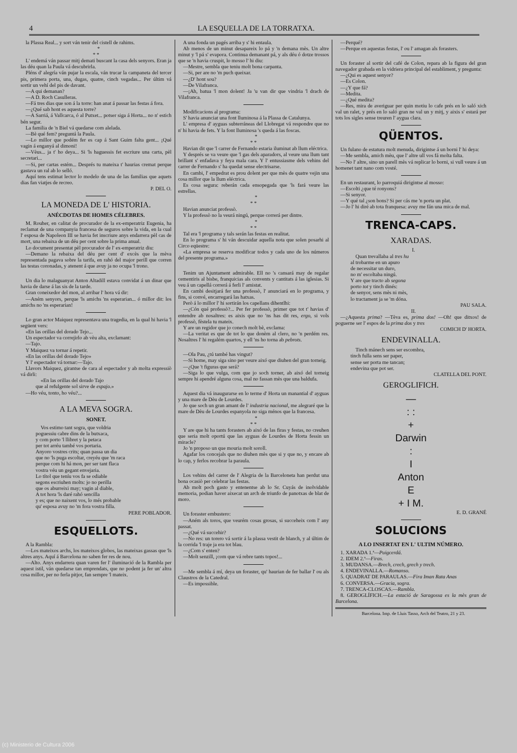4 LA ESQUELLA DE LA TORRATXA.
la Plassa Real... y sort ván tenir del cistell de rahims.
*
* *
L' endemá ván passar mitj demati buscant la casa dels senyors. Eran ja las déu quan la Paula vá descubrirla.
Pléns d' alegría ván pujar la escala, ván trucar la campaneta del tercer pis, primera porta, una, dugas, quatre, cinch vegadas... Per últim vá sortir un vehí del pis de davant.
—A qui demanan?
—A D. Roch Casulleras.
—Fá tres dias que son á la torre: han anat á passar las festas á fora.
—¿Qué sab hont es aquesta torre?
—A Sarriá, á Vallcarca, ó al Putxet... potser siga á Horta... no n' estich bén segur.
La familia de 'n Biel vá quedarse com alelada.
—Bè qué fem? preguntá la Paula.
—Lo millor que podém fer es cap á Sant Guim falta gent... ¡Qué vagin á enganyá al dimoni!
—Vèus... ja t' ho deya... Si 'ls haguessis fet escriure una carta, pèl secretari...
—Si, per cartas estém... Després tu mateixa t' haurias cremat perque gastava un ral ab lo selló.
Aquí tens estimat lector lo modelo de una de las familias que aquets dias fan viatjes de recreo.
P. DEL O.
LA MONEDA DE L' HISTORIA.
ANÉCDOTAS DE HOMES CÉLEBRES.
M. Rouher, en calitat de procurador de la ex-emperatriz Eugenia, ha reclamat de una companyia francesa de seguros sobre la vida, en la cual l' esposa de Napoleon III se havia fet inscriure anys endarrera pèl cas de mort, una rebaixa de un déu per cent sobre la prima anual.
Lo document presentat pèl procurador de l' ex-emperatriz diu:
—Demano la rebaixa del déu per cent d' excès que la mèva representada pagava sobre la tarifa, en rahó del major perill que corren las testas coronadas, y atenent á que avuy ja no ocupa 'l trono.
Un dia lo malaguanyat Anton Altadill estava convidat á un dinar que havia de darse á las sis de la tarde.
Gran coneixedor del mon, al arribar l' hora vá dir:
—Aném senyors, perque 'ls amichs 'ns esperarian... ó millor dit: los amichs no 'ns esperarian!
Lo gran actor Maiquez representava una tragedia, en la qual hi havia 'l següent vers:
«En las orillas del dorado Tejo...
Un espectador va correjirlo ab vèu alta, exclamant:
—Tajo.
Y Maiquez va tornar á repetir.
«En las orillas del dorado Tejo»
Y l' espectador vá tornar:—Tajo.
Llavors Maiquez, girantse de cara al espectador y ab molta expressiò vá dirli:
«En las orillas del dorado Tajo
que al refulgente sol sirve de espajo.»
—Ho véu, tonto, ho véu?...
A LA MEVA SOGRA.
SONET.
Vos estimo tant sogra, que voldria
poguessiu cabre dins de la butxaca,
y com porto 'l llibret y la petaca
per tot arréu també vos portaria.
Anyoro vostres crits; quan passa un dia
que no 'ls puga escoltar, creyéu que 'm raca
perque com hi há mon, per ser tant flaca
vostra véu un gegant envejaria.
Lo títol que teníu vos fa se odiable
segons escriuhen molts: jo no perilla
que os aburreixi may; vagin al diable,
A tot hora 'ls daré rahó sencilla
y es; que no naixent vos, lo més probable
qu' esposa avuy no 'm fora vostra filla.
PERE POBLADOR.
ESQUELLOTS.
A la Rambla:
—Los mateixos archs, los mateixos globos, las mateixas gassas que 'ls altres anys. Aquí á Barcelona no saben fer res de nou.
—Alto. Anys endarrera quan varen fer l' iluminació de la Rambla per aquest istil, ván quedarse tan emprendats, que no podent ja fer un' altra cosa millor, per no ferla pitjor, fan sempre 'l mateix.
A una fonda un pagés arriba y s' hi entaula.
Ab menos de un minut desapareix lo pá y 'n demana mès. Un altre minut y 'l pá s' evapora. Continua demanant pá, y als déu ó dotze trossos que se 'n havia cruspit, lo mosso l' hi diu:
—Mestre, sembla que teniu molt bona carpanta.
—Si, per are no 'm puch queixar.
—¿D' hont sou?
—De Vilafranca.
—¡Ah, batua 'l mon dolent! Ja 'u van dir que vindria 'l drach de Vilafranca.
Modificacions al programa:
S' havia anunciat una font lluminosa á la Plassa de Catalunya.
L' empresa d' ayguas subterráneas del Llobregat vá respondre que no n' hi havia de fets. Y la font lluminosa 's queda á las foscas.
*
* *
Havian dit que 'l carrer de Fernando estaria iluminat ab llum eléctrica.
Y després se va veure que 'l gas dels aparadors, al veure una llum tant brillant s' enfadava y feya mala cara. Y l' entussiasme dels vehins del carrer de Fernando s' ha quedat sense electrisarse.
En cambi, l' empedrat es prou dolent per que mès de quatre vejin una cosa millor que la llum eléctrica.
Es cosa segura: reberán cada ensopegada que 'ls fará veure las estrellas.
*
* *
Havian anunciat professò.
Y la professò no la veurá ningú, perque correrá per dintre.
*
* *
Tal era 'l programa y tals serán las festas en realitat.
En lo programa s' hi ván descuidar aquella nota que solen posarhi al Circo eqüestre:
«La empresa se reserva modificar todos y cada uno de los números del presente programa.»
Tenim un Ajuntament admirable. Ell no 's cansará may de regalar cementiris al bisbe, franquicias als convents y cantitats á las iglesias. Si veu á un capellá correrá á ferli l' amistat.
En cambi desitjará fer una professò, l' anunciará en lo programa, y fins, si convé, encarregará las hatxas.
Però á lo millor l' hi sortirán los capellans dihentlhi:
—¿Cón qué professò?... Per fer professò, primer que tot t' havias d' entendre ab nosaltres: es aixis que no 'ns has dit res, ergo, si vols professò, fèstela tu mateix.
Y are un regidor que jo conech molt bè, exclama:
—La veritat es que de tot lo que donèm al clero, no 'n perdém res. Nosaltres l' hi regalém quartos, y ell 'ns ho torna ab pebrots.
—Ola Pau, ¿tú també has vingut?
—Si home, may siga sino per veure aixó que diuhen del gran torneig.
—¿Que 't figuras que será?
—Siga lo que vulga, com que jo soch torner, ab aixó del torneig sempre hi apendré alguna cosa, mal no fassan mès que una baldufa.
Aquest dia vá inaugurarse en lo terme d' Horta un manantial d' ayguas y una mare de Dèu de Lourdes.
Jo que soch un gran amant de l' industria nacional, me alegraré que la mare de Dèu de Lourdes espanyola no siga ménos que la francesa.
*
* *
Y are que hi ha tants forasters ab aixó de las firas y festas, no creuhen que seria molt oportú que las ayguas de Lourdes de Horta fessin un miracle?
Jo 'n proposo un que mouria molt soroll.
Agafar los concejals que no diuhen mès que si y que no, y encare ab lo cap, y ferlos recobrar la paraula.
Los vehins del carrer de l' Alegria de la Barceloneta han perdut una bona ocasiò per celebrar las festas.
Ab molt poch gasto y entenentse ab lo Sr. Cuyás de inolvidable memoria, podian haver aixecat un arch de triunfo de panotxas de blat de moro.
Un foraster embustero:
—Aném als toros, que veurém cosas grosas, si succeheix com l' any passat.
—¿Qué vá succehir?
—No res: un torero vá sortir á la plassa vestit de blanch, y al últim de la corrida 'l traje ja era tot blau.
—¿Com s' enten?
—Molt senzill, ¡com que vá rebre tants topos!...
—Me sembla á mí, deya un foraster, qu' haurian de fer ballar l' ou als Claustros de la Catedral.
—Es impossible.
—Perqué?
—Perque en aquestas festas, l' ou l' amagan als forasters.
Un foraster al sortir del café de Colon, repara ab la figura del gran navegador grabada en la vidriera principal del establiment, y pregunta:
—¿Qui es aquest senyor?
—Es Colon.
—¿Y que fá?
—Medita.
—¿Qué medita?
—Res, mira de averiguar per quin motiu lo cafe prés en lo saló xich val un ralet, y prés en lo saló gran ne val un y mitj, y aixis s' estará per tots los sigles sense treuren l' aygua clara.
QÜENTOS.
Un fulano de estatura molt menuda, dirigintse á un borni l' hi deya:
—Me sembla, amich mèu, que l' altre ull vos fá molta falta.
—No l' altre, sino un parell mès vá replicar lo borni, si vull veure á un homenet tant nano com vosté.
En un restaurant, lo parroquiá dirigintse al mosso:
—Escolti ¿que té ronyons?
—Si senyor.
—Y qué tal ¿son bons? Si per cás me 'n porta un plat.
—Jo l' hi diré ab tota franquesa: avuy me fán una mica de mal.
TRENCA-CAPS.
XARADAS.
I.
Quan trevallaba al tres hu
al trobarme en un apuro
de necessitar un duro,
no m' escoltaba ningú.
Y are que tracto ab segona
porto tot y tinch dinés:
de senyor, sens mès ni mès,
lo tractament ja se 'm dóna.
PAU SALA.
II.
—¿Aquesta prima? —Tèva es, prima dos! —Oh! que ditxos! de poguerne ser l' espos de la prima dos y tres
COMICH D' HORTA.
ENDEVINALLA.
Tinch mánech sens ser escombra,
tinch fulla sens ser paper,
sense ser porta me tancan;
endevina que pot ser.
CLATELLA DEL PONT.
GEROGLIFICH.
—
: :
+
Darwin
:
I
Anton
E
+ I M.
E. D. GRANÉ
SOLUCIONS
A LO INSERTAT EN L' ULTIM NÚMERO.
1. XARADA 1.ª—Puigcerdá.
2. IDEM 2.ª—Firas.
3. MUDANSA.—Brech, crech, grech y trech.
4. ENDEVINALLA.—Romanso.
5. QUADRAT DE PARAULAS.—Fira Iman Rata Anas
6. CONVERSA.—Gracia, sogra.
7. TRENCA-CLOSCAS.—Rambla.
8. GEROGLÍFICH.—La estació de Saragossa es la mès gran de Barcelona.
Barcelona. Imp. de Lluis Tasso, Arch del Teatro, 21 y 23.
(c) Ministerio de Cultura 2006